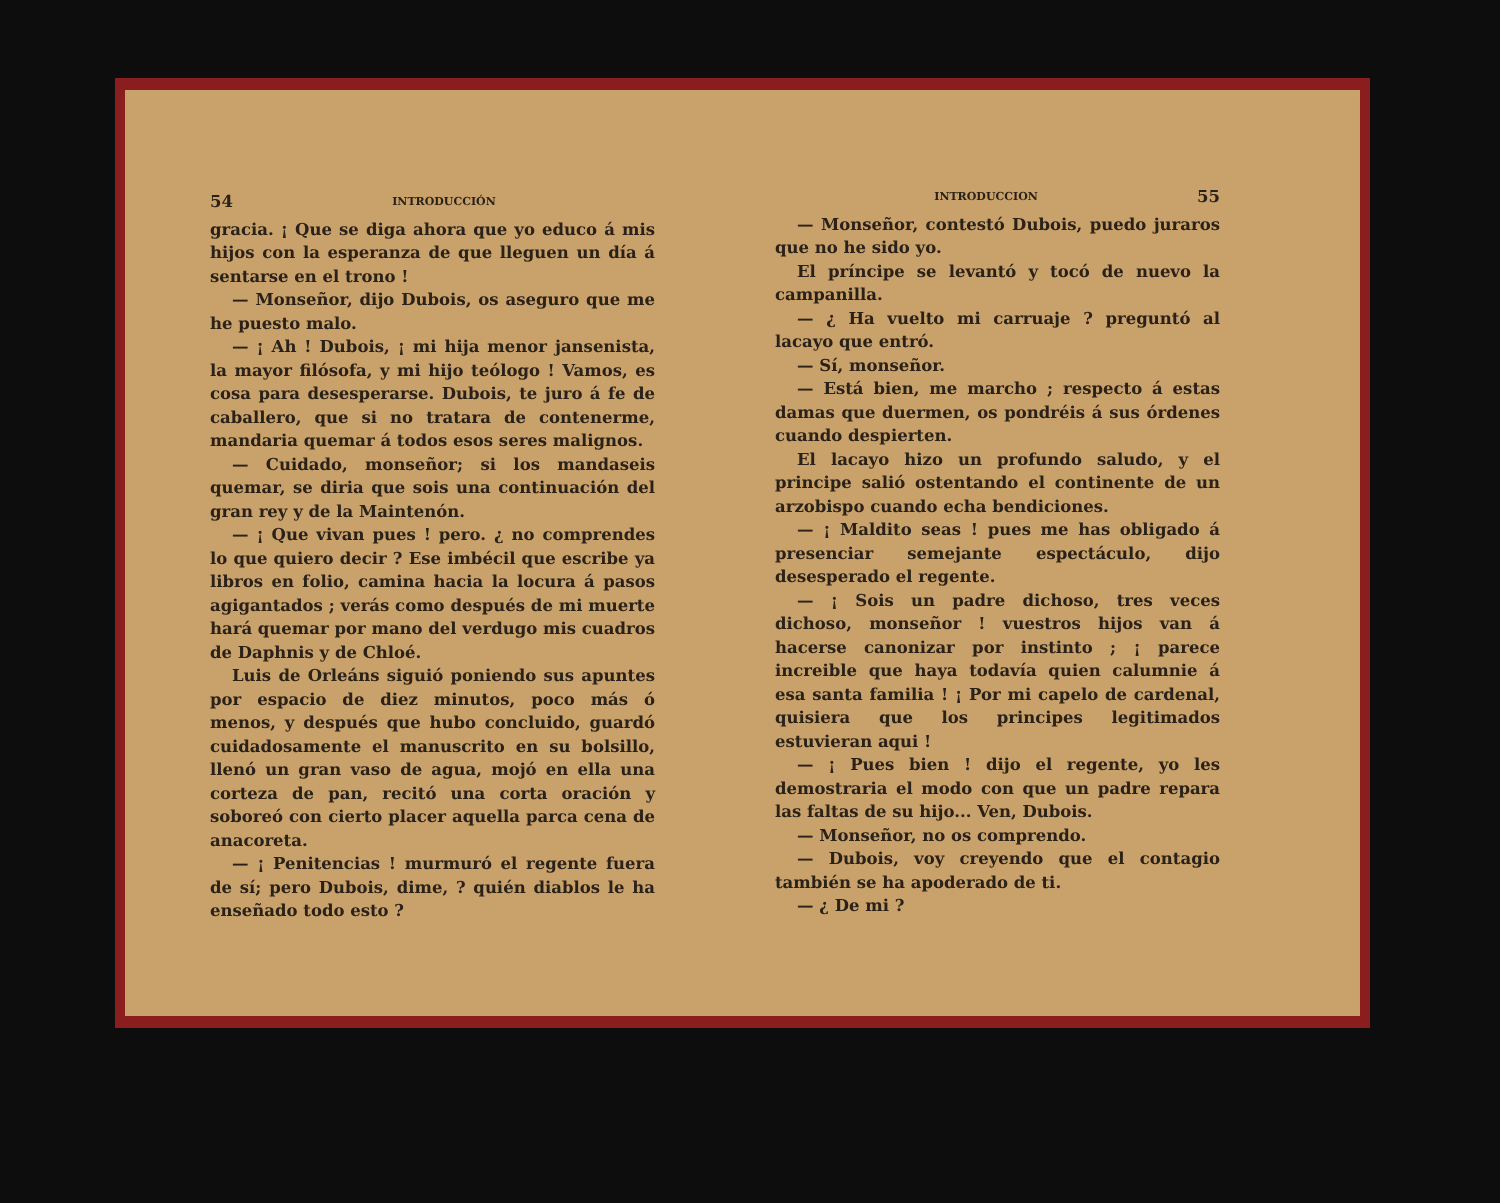54 INTRODUCCIÓN
gracia. ¡ Que se diga ahora que yo educo á mis hijos con la esperanza de que lleguen un día á sentarse en el trono !
— Monseñor, dijo Dubois, os aseguro que me he puesto malo.
— ¡ Ah ! Dubois, ¡ mi hija menor jansenista, la mayor filósofa, y mi hijo teólogo ! Vamos, es cosa para desesperarse. Dubois, te juro á fe de caballero, que si no tratara de contenerme, mandaria quemar á todos esos seres malignos.
— Cuidado, monseñor; si los mandaseis quemar, se diria que sois una continuación del gran rey y de la Maintenón.
— ¡ Que vivan pues ! pero. ¿ no comprendes lo que quiero decir ? Ese imbécil que escribe ya libros en folio, camina hacia la locura á pasos agigantados ; verás como después de mi muerte hará quemar por mano del verdugo mis cuadros de Daphnis y de Chloé.
Luis de Orleáns siguió poniendo sus apuntes por espacio de diez minutos, poco más ó menos, y después que hubo concluido, guardó cuidadosamente el manuscrito en su bolsillo, llenó un gran vaso de agua, mojó en ella una corteza de pan, recitó una corta oración y soboreó con cierto placer aquella parca cena de anacoreta.
— ¡ Penitencias ! murmuró el regente fuera de sí; pero Dubois, dime, ? quién diablos le ha enseñado todo esto ?
INTRODUCCION 55
— Monseñor, contestó Dubois, puedo juraros que no he sido yo.
El príncipe se levantó y tocó de nuevo la campanilla.
— ¿ Ha vuelto mi carruaje ? preguntó al lacayo que entró.
— Sí, monseñor.
— Está bien, me marcho ; respecto á estas damas que duermen, os pondréis á sus órdenes cuando despierten.
El lacayo hizo un profundo saludo, y el principe salió ostentando el continente de un arzobispo cuando echa bendiciones.
— ¡ Maldito seas ! pues me has obligado á presenciar semejante espectáculo, dijo desesperado el regente.
— ¡ Sois un padre dichoso, tres veces dichoso, monseñor ! vuestros hijos van á hacerse canonizar por instinto ; ¡ parece increible que haya todavía quien calumnie á esa santa familia ! ¡ Por mi capelo de cardenal, quisiera que los principes legitimados estuvieran aqui !
— ¡ Pues bien ! dijo el regente, yo les demostraria el modo con que un padre repara las faltas de su hijo... Ven, Dubois.
— Monseñor, no os comprendo.
— Dubois, voy creyendo que el contagio también se ha apoderado de ti.
— ¿ De mi ?